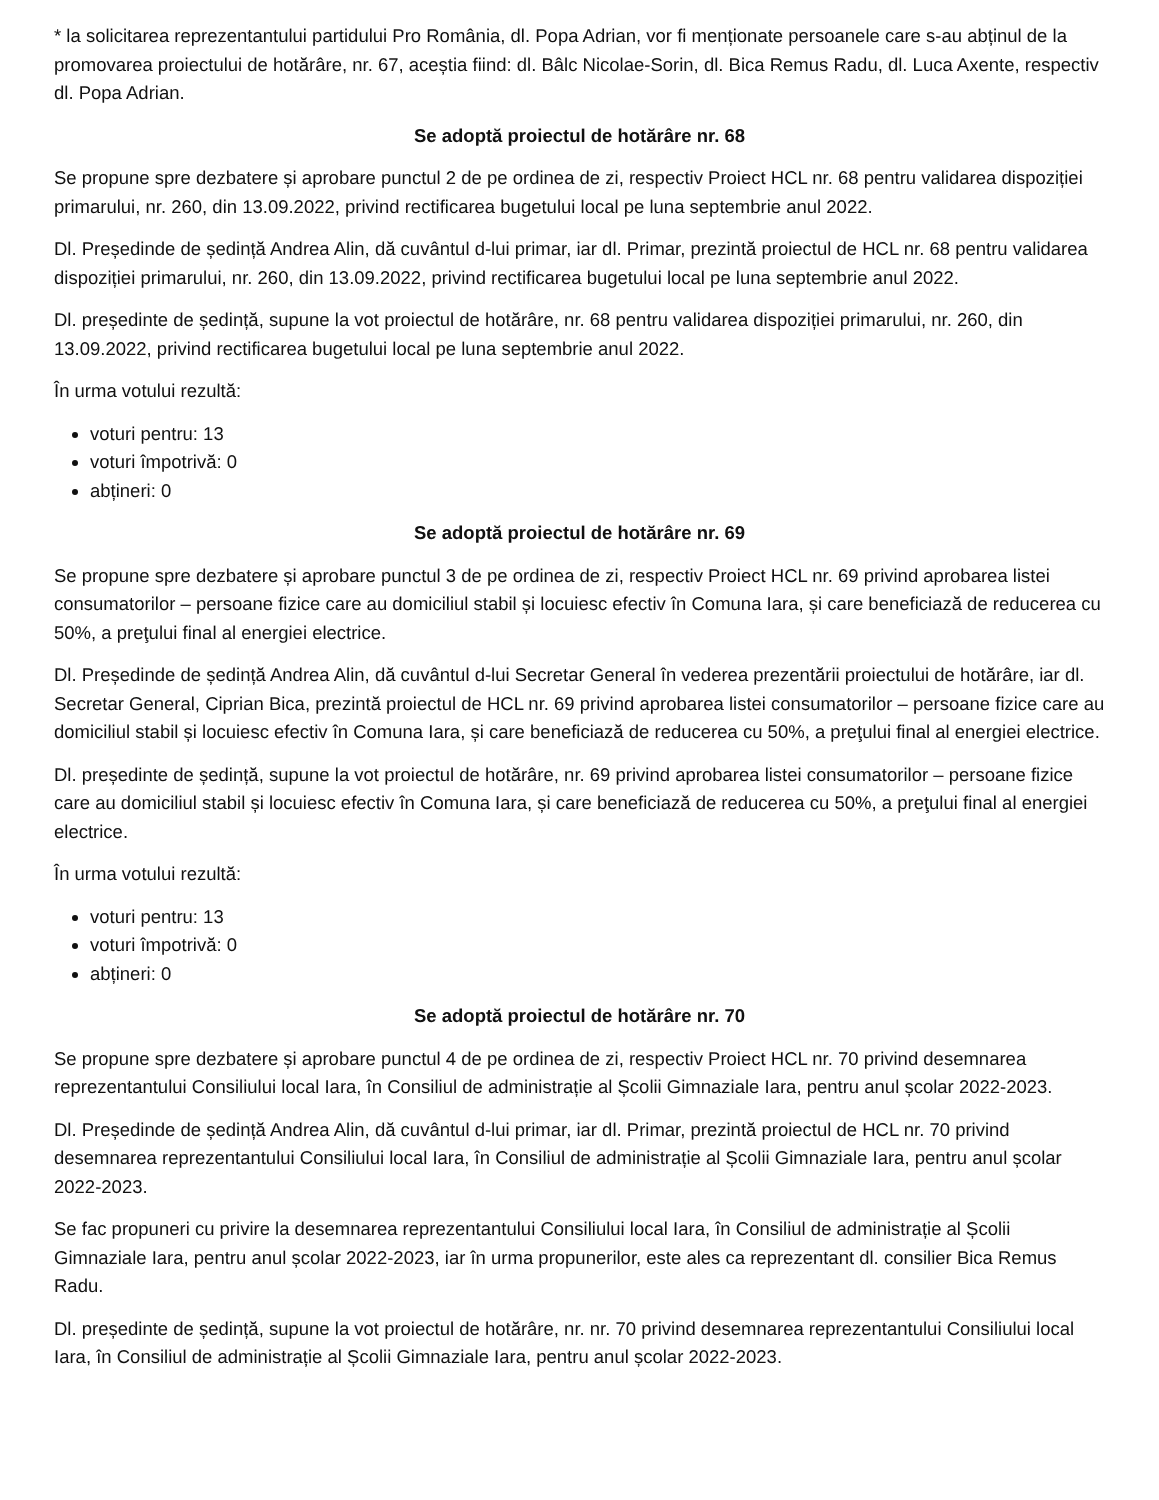* la solicitarea reprezentantului partidului Pro România, dl. Popa Adrian, vor fi menționate persoanele care s-au abținul de la promovarea proiectului de hotărâre, nr. 67, aceștia fiind: dl. Bâlc Nicolae-Sorin, dl. Bica Remus Radu, dl. Luca Axente, respectiv dl. Popa Adrian.
Se adoptă proiectul de hotărâre nr. 68
Se propune spre dezbatere și aprobare punctul 2 de pe ordinea de zi, respectiv Proiect HCL nr. 68 pentru validarea dispoziției primarului, nr. 260, din 13.09.2022, privind rectificarea bugetului local pe luna septembrie anul 2022.
Dl. Președinde de ședință Andrea Alin, dă cuvântul d-lui primar, iar dl. Primar, prezintă proiectul de HCL nr. 68 pentru validarea dispoziției primarului, nr. 260, din 13.09.2022, privind rectificarea bugetului local pe luna septembrie anul 2022.
Dl. președinte de ședință, supune la vot proiectul de hotărâre, nr. 68 pentru validarea dispoziției primarului, nr. 260, din 13.09.2022, privind rectificarea bugetului local pe luna septembrie anul 2022.
În urma votului rezultă:
voturi pentru: 13
voturi împotrivă: 0
abțineri: 0
Se adoptă proiectul de hotărâre nr. 69
Se propune spre dezbatere și aprobare punctul 3 de pe ordinea de zi, respectiv Proiect HCL nr. 69 privind aprobarea listei consumatorilor – persoane fizice care au domiciliul stabil și locuiesc efectiv în Comuna Iara, și care beneficiază de reducerea cu 50%, a preţului final al energiei electrice.
Dl. Președinde de ședință Andrea Alin, dă cuvântul d-lui Secretar General în vederea prezentării proiectului de hotărâre, iar dl. Secretar General, Ciprian Bica, prezintă proiectul de HCL nr. 69 privind aprobarea listei consumatorilor – persoane fizice care au domiciliul stabil și locuiesc efectiv în Comuna Iara, și care beneficiază de reducerea cu 50%, a preţului final al energiei electrice.
Dl. președinte de ședință, supune la vot proiectul de hotărâre, nr. 69 privind aprobarea listei consumatorilor – persoane fizice care au domiciliul stabil și locuiesc efectiv în Comuna Iara, și care beneficiază de reducerea cu 50%, a preţului final al energiei electrice.
În urma votului rezultă:
voturi pentru: 13
voturi împotrivă: 0
abțineri: 0
Se adoptă proiectul de hotărâre nr. 70
Se propune spre dezbatere și aprobare punctul 4 de pe ordinea de zi, respectiv Proiect HCL nr. 70 privind desemnarea reprezentantului Consiliului local Iara, în Consiliul de administrație al Școlii Gimnaziale Iara, pentru anul școlar 2022-2023.
Dl. Președinde de ședință Andrea Alin, dă cuvântul d-lui primar, iar dl. Primar, prezintă proiectul de HCL nr. 70 privind desemnarea reprezentantului Consiliului local Iara, în Consiliul de administrație al Școlii Gimnaziale Iara, pentru anul școlar 2022-2023.
Se fac propuneri cu privire la desemnarea reprezentantului Consiliului local Iara, în Consiliul de administrație al Școlii Gimnaziale Iara, pentru anul școlar 2022-2023, iar în urma propunerilor, este ales ca reprezentant dl. consilier Bica Remus Radu.
Dl. președinte de ședință, supune la vot proiectul de hotărâre, nr. nr. 70 privind desemnarea reprezentantului Consiliului local Iara, în Consiliul de administrație al Școlii Gimnaziale Iara, pentru anul școlar 2022-2023.